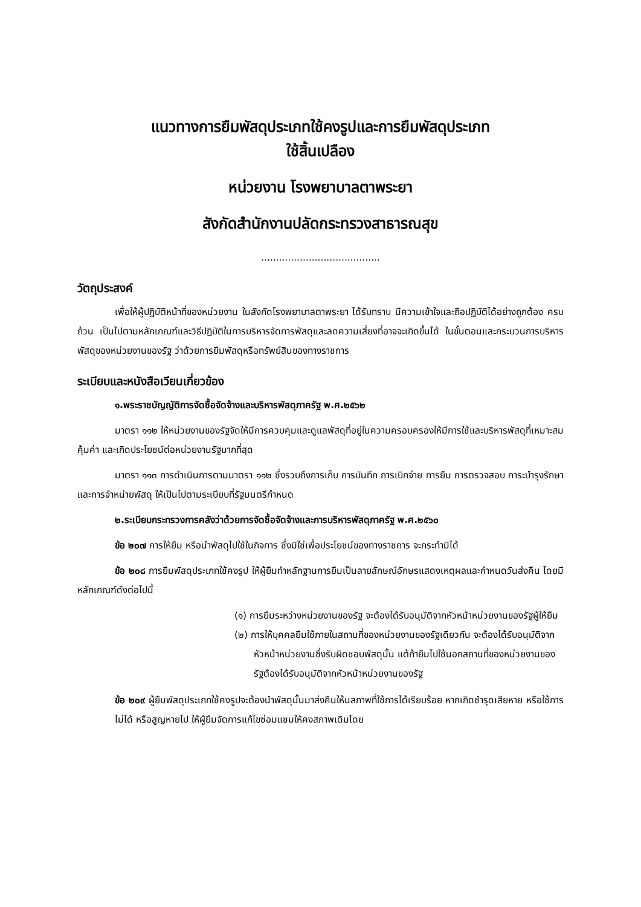แนวทางการยืมพัสดุประเภทใช้คงรูปและการยืมพัสดุประเภท
ใช้สิ้นเปลือง
หน่วยงาน โรงพยาบาลตาพระยา
สังกัดสำนักงานปลัดกระทรวงสาธารณสุข
........................................
วัตถุประสงค์
เพื่อให้ผู้ปฏิบัติหน้าที่ของหน่วยงาน ในสังกัดโรงพยาบาลตาพระยา ได้รับทราบ มีความเข้าใจและถือปฏิบัติได้อย่างถูกต้อง ครบถ้วน เป็นไปตามหลักเกณฑ์และวิธีปฏิบัติในการบริหารจัดการพัสดุและลดความเสี่ยงที่อาจจะเกิดขึ้นได้ ในขั้นตอนและกระบวนการบริหารพัสดุของหน่วยงานของรัฐ ว่าด้วยการยืมพัสดุหรือทรัพย์สินของทางราชการ
ระเบียบและหนังสือเวียนเกี่ยวข้อง
๑.พระราชบัญญัติการจัดซื้อจัดจ้างและบริหารพัสดุภาครัฐ พ.ศ.๒๕๖๒
มาตรา ๑๑๒ ให้หน่วยงานของรัฐจัดให้มีการควบคุมและดูแลพัสดุที่อยู่ในความครอบครองให้มีการใช้และบริหารพัสดุที่เหมาะสม คุ้มค่า และเกิดประโยชน์ต่อหน่วยงานรัฐมากที่สุด
มาตรา ๑๑๓ การดำเนินการตามมาตรา ๑๑๒ ซึ่งรวบถึงการเก็บ การบันทึก การเบิกจ่าย การยืม การตรวจสอบ การะบำรุงรักษา และการจำหน่ายพัสดุ ให้เป็นไปตามระเบียบที่รัฐมนตรีกำหนด
๒.ระเบียบกระทรวงการคลังว่าด้วยการจัดซื้อจัดจ้างและการบริหารพัสดุภาครัฐ พ.ศ.๒๕๖๐
ข้อ ๒๐๗ การให้ยืม หรือนำพัสดุไปใช้ในกิจการ ซึ่งมิใช่เพื่อประโยชน์ของทางราชการ จะกระทำมิได้
ข้อ ๒๐๘ การยืมพัสดุประเภทใช้คงรูป ให้ผู้ยืมทำหลักฐานการยืมเป็นลายลักษณ์อักษรแสดงเหตุผลและกำหนดวันส่งคืน โดยมีหลักเกณฑ์ดังต่อไปนี้
(๑) การยืมระหว่างหน่วยงานของรัฐ จะต้องได้รับอนุมัติจากหัวหน้าหน่วยงานของรัฐผู้ให้ยืม
(๒) การให้บุคคลยืมใช้ภายในสถานที่ของหน่วยงานของรัฐเดียวกัน จะต้องได้รับอนุมัติจากหัวหน้าหน่วยงานซึ่งรับผิดชอบพัสดุนั้น แต้ถ้ายืมไปใช้นอกสถานที่ของหน่วยงานของรัฐต้องได้รับอนุมัติจากหัวหน้าหน่วยงานของรัฐ
ข้อ ๒๐๙ ผู้ยืมพัสดุประเภทใช้คงรูปจะต้องนำพัสดุนั้นมาส่งคืนให้นสภาพที่ใช้การได้เรียบร้อย หากเกิดชำรุดเสียหาย หรือใช้การไม่ได้ หรือสูญหายไป ให้ผู้ยืมจัดการแก้ไขซ่อมแซมให้คงสภาพเดิมโดย